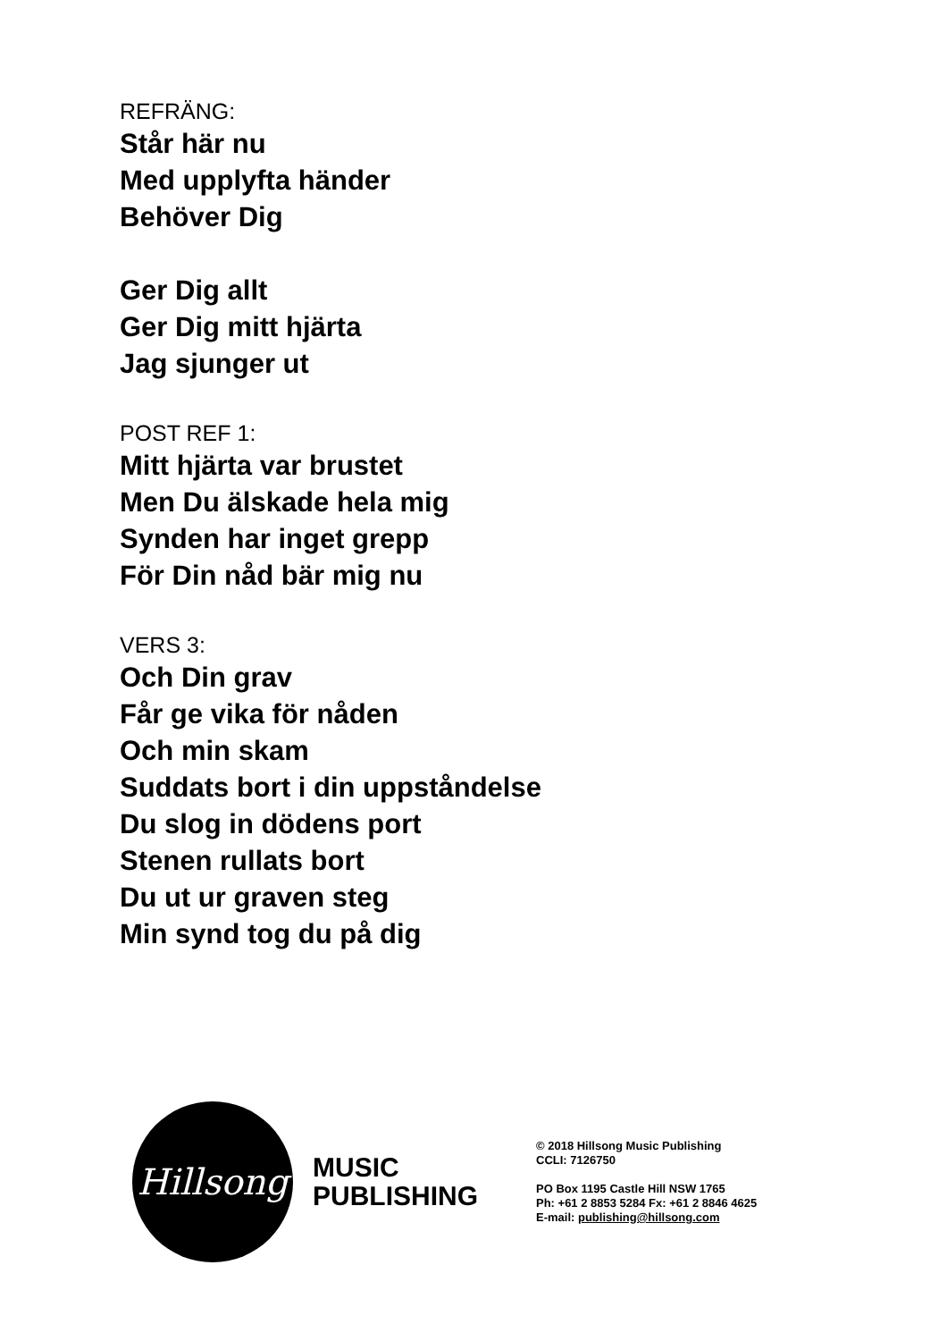REFRÄNG:
Står här nu
Med upplyfta händer
Behöver Dig
Ger Dig allt
Ger Dig mitt hjärta
Jag sjunger ut
POST REF 1:
Mitt hjärta var brustet
Men Du älskade hela mig
Synden har inget grepp
För Din nåd bär mig nu
VERS 3:
Och Din grav
Får ge vika för nåden
Och min skam
Suddats bort i din uppståndelse
Du slog in dödens port
Stenen rullats bort
Du ut ur graven steg
Min synd tog du på dig
Hillsong
MUSIC
PUBLISHING
© 2018 Hillsong Music Publishing
CCLI: 7126750
PO Box 1195 Castle Hill NSW 1765
Ph: +61 2 8853 5284 Fx: +61 2 8846 4625
E-mail: publishing@hillsong.com